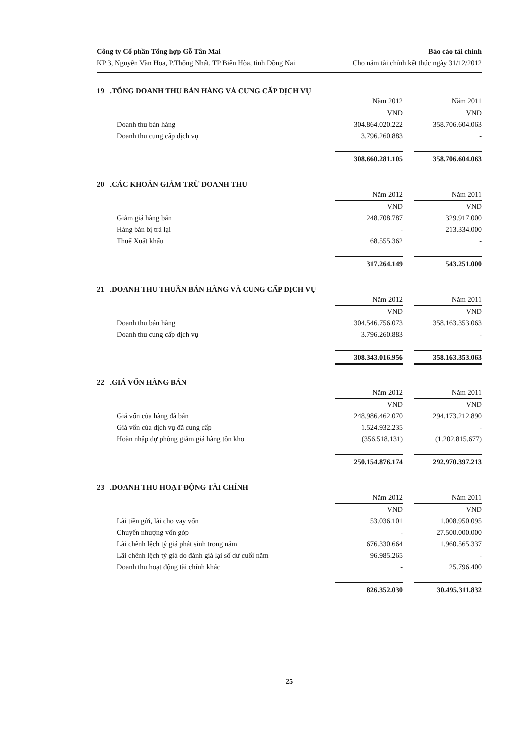Công ty Cổ phần Tổng hợp Gỗ Tân Mai
KP 3, Nguyễn Văn Hoa, P.Thống Nhất, TP Biên Hòa, tỉnh Đồng Nai
Báo cáo tài chính
Cho năm tài chính kết thúc ngày 31/12/2012
19 .TỔNG DOANH THU BÁN HÀNG VÀ CUNG CẤP DỊCH VỤ
| | Năm 2012 | | Năm 2011 |
| | VND | | VND |
| Doanh thu bán hàng | 304.864.020.222 | | 358.706.604.063 |
| Doanh thu cung cấp dịch vụ | 3.796.260.883 | | - |
| | 308.660.281.105 | | 358.706.604.063 |
20 .CÁC KHOẢN GIẢM TRỪ DOANH THU
| | Năm 2012 | | Năm 2011 |
| | VND | | VND |
| Giảm giá hàng bán | 248.708.787 | | 329.917.000 |
| Hàng bán bị trả lại | - | | 213.334.000 |
| Thuế Xuất khẩu | 68.555.362 | | - |
| | 317.264.149 | | 543.251.000 |
21 .DOANH THU THUẦN BÁN HÀNG VÀ CUNG CẤP DỊCH VỤ
| | Năm 2012 | | Năm 2011 |
| | VND | | VND |
| Doanh thu bán hàng | 304.546.756.073 | | 358.163.353.063 |
| Doanh thu cung cấp dịch vụ | 3.796.260.883 | | - |
| | 308.343.016.956 | | 358.163.353.063 |
22 .GIÁ VỐN HÀNG BÁN
| | Năm 2012 | | Năm 2011 |
| | VND | | VND |
| Giá vốn của hàng đã bán | 248.986.462.070 | | 294.173.212.890 |
| Giá vốn của dịch vụ đã cung cấp | 1.524.932.235 | | - |
| Hoàn nhập dự phòng giảm giá hàng tồn kho | (356.518.131) | | (1.202.815.677) |
| | 250.154.876.174 | | 292.970.397.213 |
23 .DOANH THU HOẠT ĐỘNG TÀI CHÍNH
| | Năm 2012 | | Năm 2011 |
| | VND | | VND |
| Lãi tiền gửi, lãi cho vay vốn | 53.036.101 | | 1.008.950.095 |
| Chuyển nhượng vốn góp | - | | 27.500.000.000 |
| Lãi chênh lệch tỷ giá phát sinh trong năm | 676.330.664 | | 1.960.565.337 |
| Lãi chênh lệch tỷ giá do đánh giá lại số dư cuối năm | 96.985.265 | | - |
| Doanh thu hoạt động tài chính khác | - | | 25.796.400 |
| | 826.352.030 | | 30.495.311.832 |
25